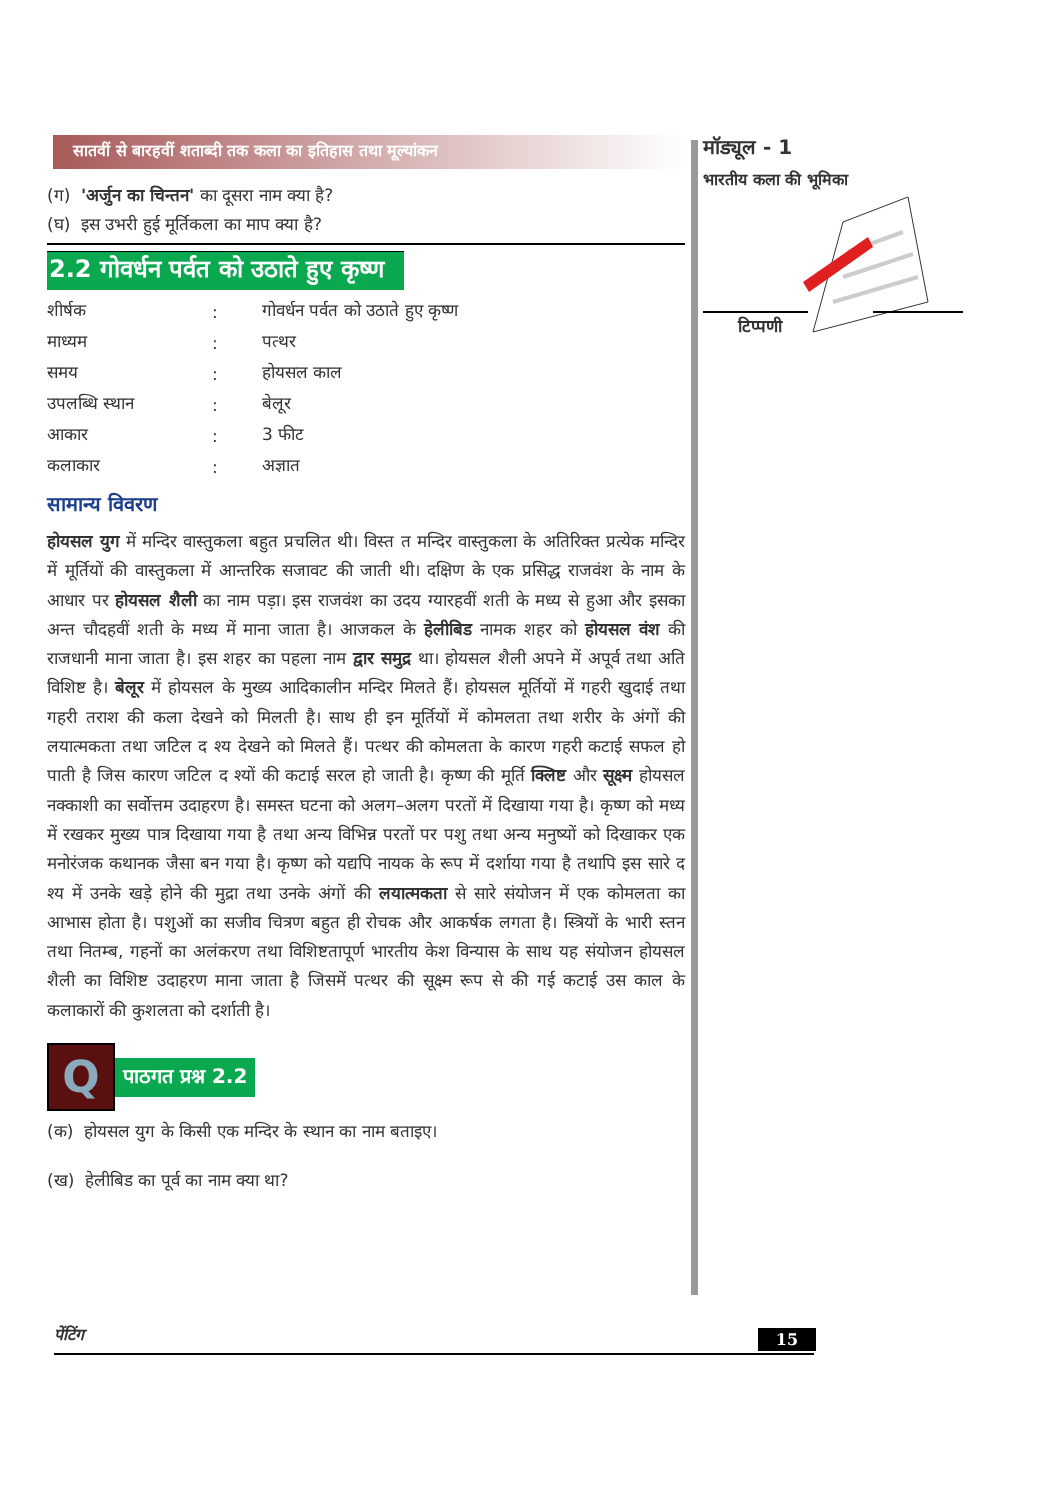सातवीं से बारहवीं शताब्दी तक कला का इतिहास तथा मूल्यांकन
(ग) 'अर्जुन का चिन्तन' का दूसरा नाम क्या है?
(घ) इस उभरी हुई मूर्तिकला का माप क्या है?
2.2 गोवर्धन पर्वत को उठाते हुए कृष्ण
| शीर्षक | : | गोवर्धन पर्वत को उठाते हुए कृष्ण |
| माध्यम | : | पत्थर |
| समय | : | होयसल काल |
| उपलब्धि स्थान | : | बेलूर |
| आकार | : | 3 फीट |
| कलाकार | : | अज्ञात |
सामान्य विवरण
होयसल युग में मन्दिर वास्तुकला बहुत प्रचलित थी। विस्त त मन्दिर वास्तुकला के अतिरिक्त प्रत्येक मन्दिर में मूर्तियों की वास्तुकला में आन्तरिक सजावट की जाती थी। दक्षिण के एक प्रसिद्ध राजवंश के नाम के आधार पर होयसल शैली का नाम पड़ा। इस राजवंश का उदय ग्यारहवीं शती के मध्य से हुआ और इसका अन्त चौदहवीं शती के मध्य में माना जाता है। आजकल के हेलीबिड नामक शहर को होयसल वंश की राजधानी माना जाता है। इस शहर का पहला नाम द्वार समुद्र था। होयसल शैली अपने में अपूर्व तथा अति विशिष्ट है। बेलूर में होयसल के मुख्य आदिकालीन मन्दिर मिलते हैं। होयसल मूर्तियों में गहरी खुदाई तथा गहरी तराश की कला देखने को मिलती है। साथ ही इन मूर्तियों में कोमलता तथा शरीर के अंगों की लयात्मकता तथा जटिल द श्य देखने को मिलते हैं। पत्थर की कोमलता के कारण गहरी कटाई सफल हो पाती है जिस कारण जटिल द श्यों की कटाई सरल हो जाती है। कृष्ण की मूर्ति क्लिष्ट और सूक्ष्म होयसल नक्काशी का सर्वोत्तम उदाहरण है। समस्त घटना को अलग–अलग परतों में दिखाया गया है। कृष्ण को मध्य में रखकर मुख्य पात्र दिखाया गया है तथा अन्य विभिन्न परतों पर पशु तथा अन्य मनुष्यों को दिखाकर एक मनोरंजक कथानक जैसा बन गया है। कृष्ण को यद्यपि नायक के रूप में दर्शाया गया है तथापि इस सारे द श्य में उनके खड़े होने की मुद्रा तथा उनके अंगों की लयात्मकता से सारे संयोजन में एक कोमलता का आभास होता है। पशुओं का सजीव चित्रण बहुत ही रोचक और आकर्षक लगता है। स्त्रियों के भारी स्तन तथा नितम्ब, गहनों का अलंकरण तथा विशिष्टतापूर्ण भारतीय केश विन्यास के साथ यह संयोजन होयसल शैली का विशिष्ट उदाहरण माना जाता है जिसमें पत्थर की सूक्ष्म रूप से की गई कटाई उस काल के कलाकारों की कुशलता को दर्शाती है।
Q
पाठगत प्रश्न 2.2
(क) होयसल युग के किसी एक मन्दिर के स्थान का नाम बताइए।
(ख) हेलीबिड का पूर्व का नाम क्या था?
मॉड्यूल - 1
भारतीय कला की भूमिका
टिप्पणी
पेंटिंग 15